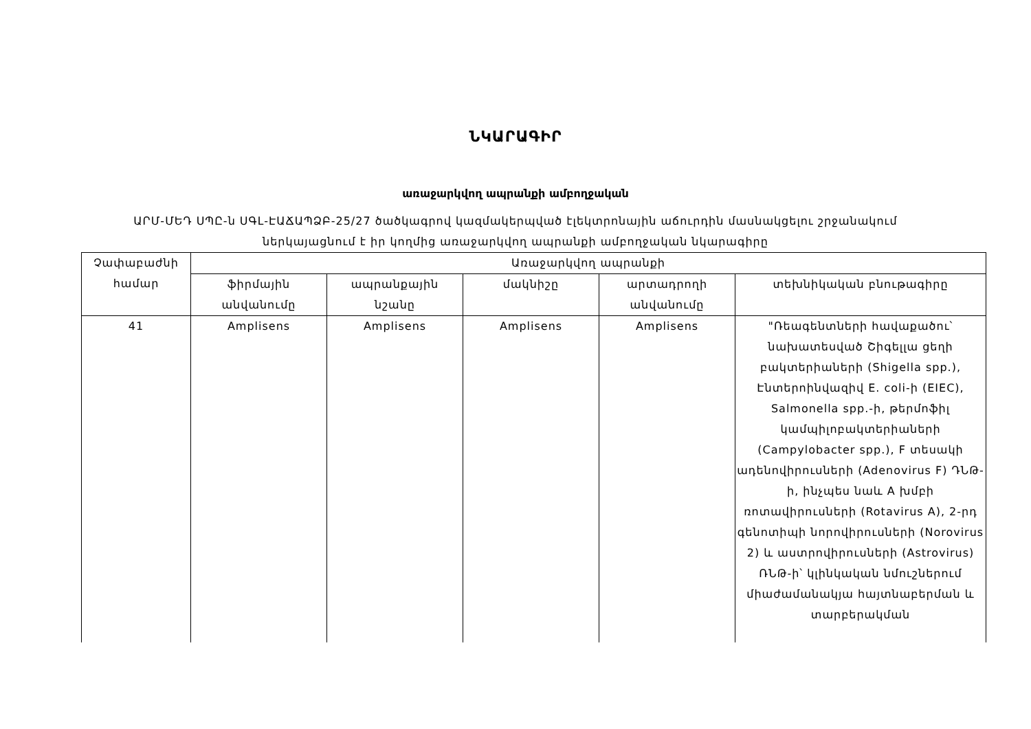ՆԿԱՐԱԳԻՐ
առաջարկվող ապրանքի ամբողջական
ԱՐՄ-ՄԵԴ ՍՊԸ-ն ՍԳԼ-ԷԱՃԱՊՁԲ-25/27 ծածկագրով կազմակերպված էլեկտրոնային աճուրդին մասնակցելու շրջանակում
ներկայացնում է իր կողմից առաջարկվող ապրանքի ամբողջական նկարագիրը
| Չափաբաժնի համար | Առաջարկվող ապրանքի | | | | |
| --- | --- | --- | --- | --- | --- |
| | ֆիրմային անվանումը | ապրանքային նշանը | մակնիշը | արտադրողի անվանումը | տեխնիկական բնութագիրը |
| 41 | Amplisens | Amplisens | Amplisens | Amplisens | "Ռեագենտների հավաքածու՝ նախատեսված Շիգելլա ցեղի բակտերիաների (Shigella spp.), Էնտերոինվազիվ E. coli-ի (EIEC), Salmonella spp.-ի, թերմոֆիլ կամպիլոբակտերիաների (Campylobacter spp.), F տեսակի ադենովիրուսների (Adenovirus F) ԴՆԹ-ի, ինչպես նաև A խմբի ռոտավիրուսների (Rotavirus A), 2-րդ գենոտիպի նորովիրուսների (Norovirus 2) և աստրովիրուսների (Astrovirus) ՌՆԹ-ի՝ կլինկական նմուշներում միաժամանակյա հայտնաբերման և տարբերակման |